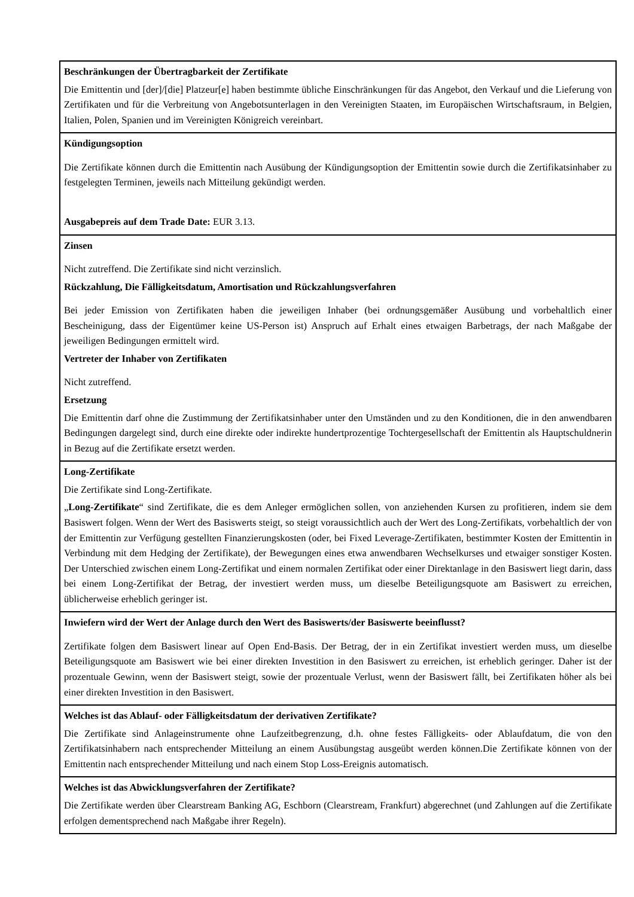Beschränkungen der Übertragbarkeit der Zertifikate
Die Emittentin und [der]/[die] Platzeur[e] haben bestimmte übliche Einschränkungen für das Angebot, den Verkauf und die Lieferung von Zertifikaten und für die Verbreitung von Angebotsunterlagen in den Vereinigten Staaten, im Europäischen Wirtschaftsraum, in Belgien, Italien, Polen, Spanien und im Vereinigten Königreich vereinbart.
Kündigungsoption
Die Zertifikate können durch die Emittentin nach Ausübung der Kündigungsoption der Emittentin sowie durch die Zertifikatsinhaber zu festgelegten Terminen, jeweils nach Mitteilung gekündigt werden.
Ausgabepreis auf dem Trade Date: EUR 3.13.
Zinsen
Nicht zutreffend. Die Zertifikate sind nicht verzinslich.
Rückzahlung, Die Fälligkeitsdatum, Amortisation und Rückzahlungsverfahren
Bei jeder Emission von Zertifikaten haben die jeweiligen Inhaber (bei ordnungsgemäßer Ausübung und vorbehaltlich einer Bescheinigung, dass der Eigentümer keine US-Person ist) Anspruch auf Erhalt eines etwaigen Barbetrags, der nach Maßgabe der jeweiligen Bedingungen ermittelt wird.
Vertreter der Inhaber von Zertifikaten
Nicht zutreffend.
Ersetzung
Die Emittentin darf ohne die Zustimmung der Zertifikatsinhaber unter den Umständen und zu den Konditionen, die in den anwendbaren Bedingungen dargelegt sind, durch eine direkte oder indirekte hundertprozentige Tochtergesellschaft der Emittentin als Hauptschuldnerin in Bezug auf die Zertifikate ersetzt werden.
Long-Zertifikate
Die Zertifikate sind Long-Zertifikate.
„Long-Zertifikate“ sind Zertifikate, die es dem Anleger ermöglichen sollen, von anziehenden Kursen zu profitieren, indem sie dem Basiswert folgen. Wenn der Wert des Basiswerts steigt, so steigt voraussichtlich auch der Wert des Long-Zertifikats, vorbehaltlich der von der Emittentin zur Verfügung gestellten Finanzierungskosten (oder, bei Fixed Leverage-Zertifikaten, bestimmter Kosten der Emittentin in Verbindung mit dem Hedging der Zertifikate), der Bewegungen eines etwa anwendbaren Wechselkurses und etwaiger sonstiger Kosten. Der Unterschied zwischen einem Long-Zertifikat und einem normalen Zertifikat oder einer Direktanlage in den Basiswert liegt darin, dass bei einem Long-Zertifikat der Betrag, der investiert werden muss, um dieselbe Beteiligungsquote am Basiswert zu erreichen, üblicherweise erheblich geringer ist.
Inwiefern wird der Wert der Anlage durch den Wert des Basiswerts/der Basiswerte beeinflusst?
Zertifikate folgen dem Basiswert linear auf Open End-Basis. Der Betrag, der in ein Zertifikat investiert werden muss, um dieselbe Beteiligungsquote am Basiswert wie bei einer direkten Investition in den Basiswert zu erreichen, ist erheblich geringer. Daher ist der prozentuale Gewinn, wenn der Basiswert steigt, sowie der prozentuale Verlust, wenn der Basiswert fällt, bei Zertifikaten höher als bei einer direkten Investition in den Basiswert.
Welches ist das Ablauf- oder Fälligkeitsdatum der derivativen Zertifikate?
Die Zertifikate sind Anlageinstrumente ohne Laufzeitbegrenzung, d.h. ohne festes Fälligkeits- oder Ablaufdatum, die von den Zertifikatsinhabern nach entsprechender Mitteilung an einem Ausübungstag ausgeübt werden können.Die Zertifikate können von der Emittentin nach entsprechender Mitteilung und nach einem Stop Loss-Ereignis automatisch.
Welches ist das Abwicklungsverfahren der Zertifikate?
Die Zertifikate werden über Clearstream Banking AG, Eschborn (Clearstream, Frankfurt) abgerechnet (und Zahlungen auf die Zertifikate erfolgen dementsprechend nach Maßgabe ihrer Regeln).